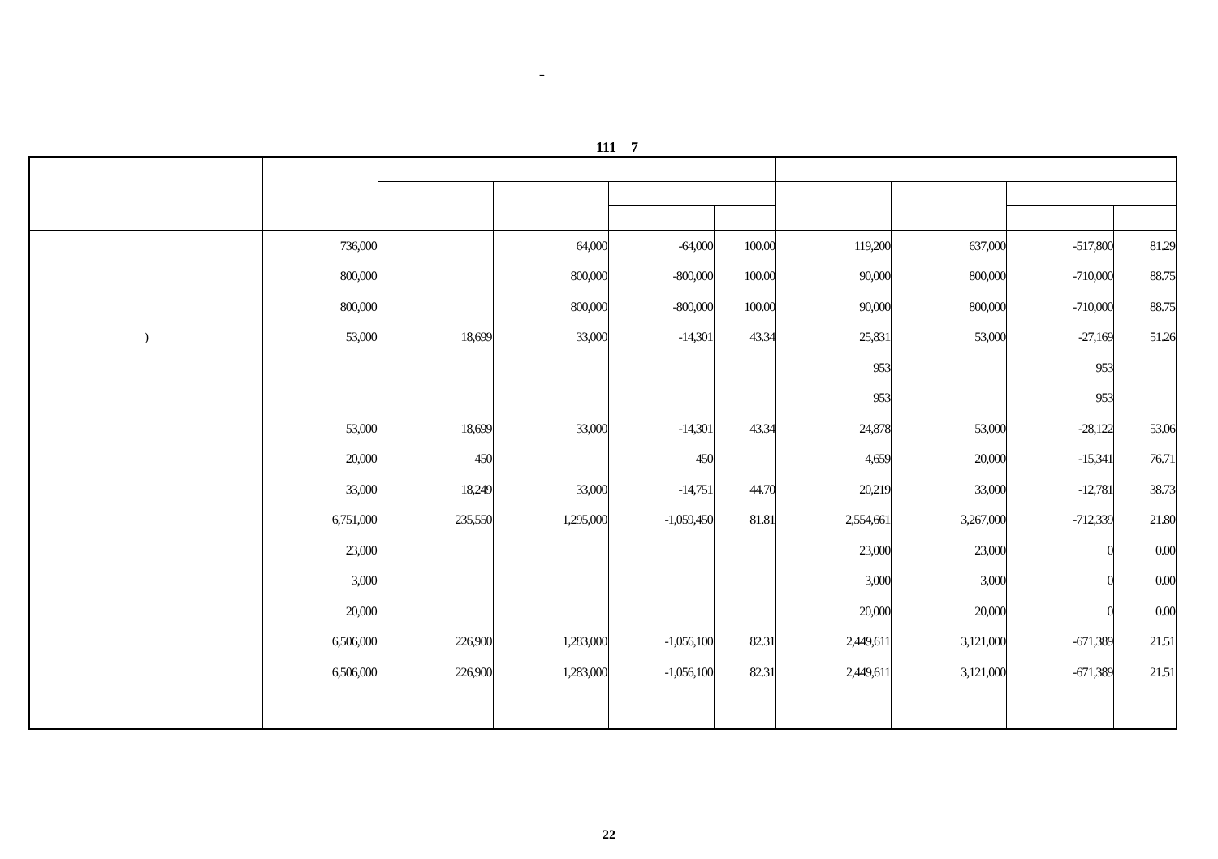-
111　7
| | 736,000 | | 64,000 | -64,000 | 100.00 | 119,200 | 637,000 | -517,800 | 81.29 |
| | 800,000 | | 800,000 | -800,000 | 100.00 | 90,000 | 800,000 | -710,000 | 88.75 |
| | 800,000 | | 800,000 | -800,000 | 100.00 | 90,000 | 800,000 | -710,000 | 88.75 |
| ) | 53,000 | 18,699 | 33,000 | -14,301 | 43.34 | 25,831 | 53,000 | -27,169 | 51.26 |
| | | | | | | 953 | | 953 | |
| | | | | | | 953 | | 953 | |
| | 53,000 | 18,699 | 33,000 | -14,301 | 43.34 | 24,878 | 53,000 | -28,122 | 53.06 |
| | 20,000 | 450 | | 450 | | 4,659 | 20,000 | -15,341 | 76.71 |
| | 33,000 | 18,249 | 33,000 | -14,751 | 44.70 | 20,219 | 33,000 | -12,781 | 38.73 |
| | 6,751,000 | 235,550 | 1,295,000 | -1,059,450 | 81.81 | 2,554,661 | 3,267,000 | -712,339 | 21.80 |
| | 23,000 | | | | | 23,000 | 23,000 | 0 | 0.00 |
| | 3,000 | | | | | 3,000 | 3,000 | 0 | 0.00 |
| | 20,000 | | | | | 20,000 | 20,000 | 0 | 0.00 |
| | 6,506,000 | 226,900 | 1,283,000 | -1,056,100 | 82.31 | 2,449,611 | 3,121,000 | -671,389 | 21.51 |
| | 6,506,000 | 226,900 | 1,283,000 | -1,056,100 | 82.31 | 2,449,611 | 3,121,000 | -671,389 | 21.51 |
22